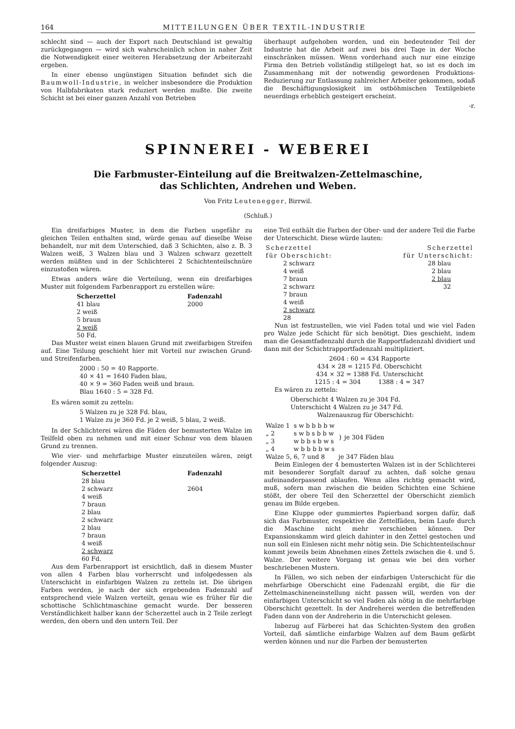164 MITTEILUNGEN ÜBER TEXTIL-INDUSTRIE
schlecht sind — auch der Export nach Deutschland ist gewaltig zurückgegangen — wird sich wahrscheinlich schon in naher Zeit die Notwendigkeit einer weiteren Herabsetzung der Arbeiterzahl ergeben.
In einer ebenso ungünstigen Situation befindet sich die Baumwoll-Industrie, in welcher insbesondere die Produktion von Halbfabrikaten stark reduziert werden mußte. Die zweite Schicht ist bei einer ganzen Anzahl von Betrieben
überhaupt aufgehoben worden, und ein bedeutender Teil der Industrie hat die Arbeit auf zwei bis drei Tage in der Woche einschränken müssen. Wenn vorderhand auch nur eine einzige Firma den Betrieb vollständig stillgelegt hat, so ist es doch im Zusammenhang mit der notwendig gewordenen Produktions-Reduzierung zur Entlassung zahlreicher Arbeiter gekommen, sodaß die Beschäftigungslosigkeit im ostböhmischen Textilgebiete neuerdings erheblich gesteigert erscheint.
-r.
SPINNEREI - WEBEREI
Die Farbmuster-Einteilung auf die Breitwalzen-Zettelmaschine,
das Schlichten, Andrehen und Weben.
Von Fritz Leutenegger, Birrwil.
(Schluß.)
Ein dreifarbiges Muster, in dem die Farben ungefähr zu gleichen Teilen enthalten sind, würde genau auf dieselbe Weise behandelt, nur mit dem Unterschied, daß 3 Schichten, also z. B. 3 Walzen weiß, 3 Walzen blau und 3 Walzen schwarz gezettelt werden müßten und in der Schlichterei 2 Schichtenteilschnüre einzustoßen wären.
Etwas anders wäre die Verteilung, wenn ein dreifarbiges Muster mit folgendem Farbenrapport zu erstellen wäre:
| Scherzettel | Fadenzahl |
| --- | --- |
| 41 blau | 2000 |
| 2 weiß | |
| 5 braun | |
| 2 weiß | |
| 50 Fd. | |
Das Muster weist einen blauen Grund mit zweifarbigen Streifen auf. Eine Teilung geschieht hier mit Vorteil nur zwischen Grund- und Streifenfarben.
2000 : 50 = 40 Rapporte.
40 × 41 = 1640 Faden blau,
40 × 9 = 360 Faden weiß und braun.
Blau 1640 : 5 = 328 Fd.
Es wären somit zu zetteln:
5 Walzen zu je 328 Fd. blau,
1 Walze zu je 360 Fd. je 2 weiß, 5 blau, 2 weiß.
In der Schlichterei wären die Fäden der bemusterten Walze im Teilfeld oben zu nehmen und mit einer Schnur von dem blauen Grund zu trennen.
Wie vier- und mehrfarbige Muster einzuteilen wären, zeigt folgender Auszug:
| Scherzettel | Fadenzahl |
| --- | --- |
| 28 blau | |
| 2 schwarz | 2604 |
| 4 weiß | |
| 7 braun | |
| 2 blau | |
| 2 schwarz | |
| 2 blau | |
| 7 braun | |
| 4 weiß | |
| 2 schwarz | |
| 60 Fd. | |
Aus dem Farbenrapport ist ersichtlich, daß in diesem Muster von allen 4 Farben blau vorherrscht und infolgedessen als Unterschicht in einfarbigen Walzen zu zetteln ist. Die übrigen Farben werden, je nach der sich ergebenden Fadenzahl auf entsprechend viele Walzen verteilt, genau wie es früher für die schottische Schlichtmaschine gemacht wurde. Der besseren Verständlichkeit halber kann der Scherzettel auch in 2 Teile zerlegt werden, den obern und den untern Teil. Der
eine Teil enthält die Farben der Ober- und der andere Teil die Farbe der Unterschicht. Diese würde lauten:
| Scherzettel für Oberschicht: | Scherzettel für Unterschicht: |
| --- | --- |
| 2 schwarz 4 weiß 7 braun 2 schwarz 7 braun 4 weiß 2 schwarz 28 | 28 blau 2 blau 2 blau 32 |
Nun ist festzustellen, wie viel Faden total und wie viel Faden pro Walze jede Schicht für sich benötigt. Dies geschieht, indem man die Gesamtfadenzahl durch die Rapportfadenzahl dividiert und dann mit der Schichtrapportfadenzahl multipliziert.
2604 : 60 = 434 Rapporte
434 × 28 = 1215 Fd. Oberschicht
434 × 32 = 1388 Fd. Unterschicht
1215 : 4 = 304 1388 : 4 = 347
Es wären zu zetteln:
Oberschicht 4 Walzen zu je 304 Fd.
Unterschicht 4 Walzen zu je 347 Fd.
Walzenauszug für Oberschicht:
| Walze 1 | s w b b b b w | } je 304 Fäden |
| „ 2 | s w b s b b w | |
| „ 3 | w b b s b w s | |
| „ 4 | w b b b b w s | |
| Walze 5, 6, 7 und 8 | | je 347 Fäden blau |
Beim Einlegen der 4 bemusterten Walzen ist in der Schlichterei mit besonderer Sorgfalt darauf zu achten, daß solche genau aufeinanderpassend ablaufen. Wenn alles richtig gemacht wird, muß, sofern man zwischen die beiden Schichten eine Schiene stößt, der obere Teil den Scherzettel der Oberschicht ziemlich genau im Bilde ergeben.
Eine Kluppe oder gummiertes Papierband sorgen dafür, daß sich das Farbmuster, respektive die Zettelfäden, beim Laufe durch die Maschine nicht mehr verschieben können. Der Expansionskamm wird gleich dahinter in den Zettel gestochen und nun soll ein Einlesen nicht mehr nötig sein. Die Schichtenteilschnur kommt jeweils beim Abnehmen eines Zettels zwischen die 4. und 5. Walze. Der weitere Vorgang ist genau wie bei den vorher beschriebenen Mustern.
In Fällen, wo sich neben der einfarbigen Unterschicht für die mehrfarbige Oberschicht eine Fadenzahl ergibt, die für die Zettelmaschineneinstellung nicht passen will, werden von der einfarbigen Unterschicht so viel Faden als nötig in die mehrfarbige Oberschicht gezettelt. In der Andreherei werden die betreffenden Faden dann von der Andreherin in die Unterschicht gelesen.
Inbezug auf Färberei hat das Schichten-System den großen Vorteil, daß sämtliche einfarbige Walzen auf dem Baum gefärbt werden können und nur die Farben der bemusterten